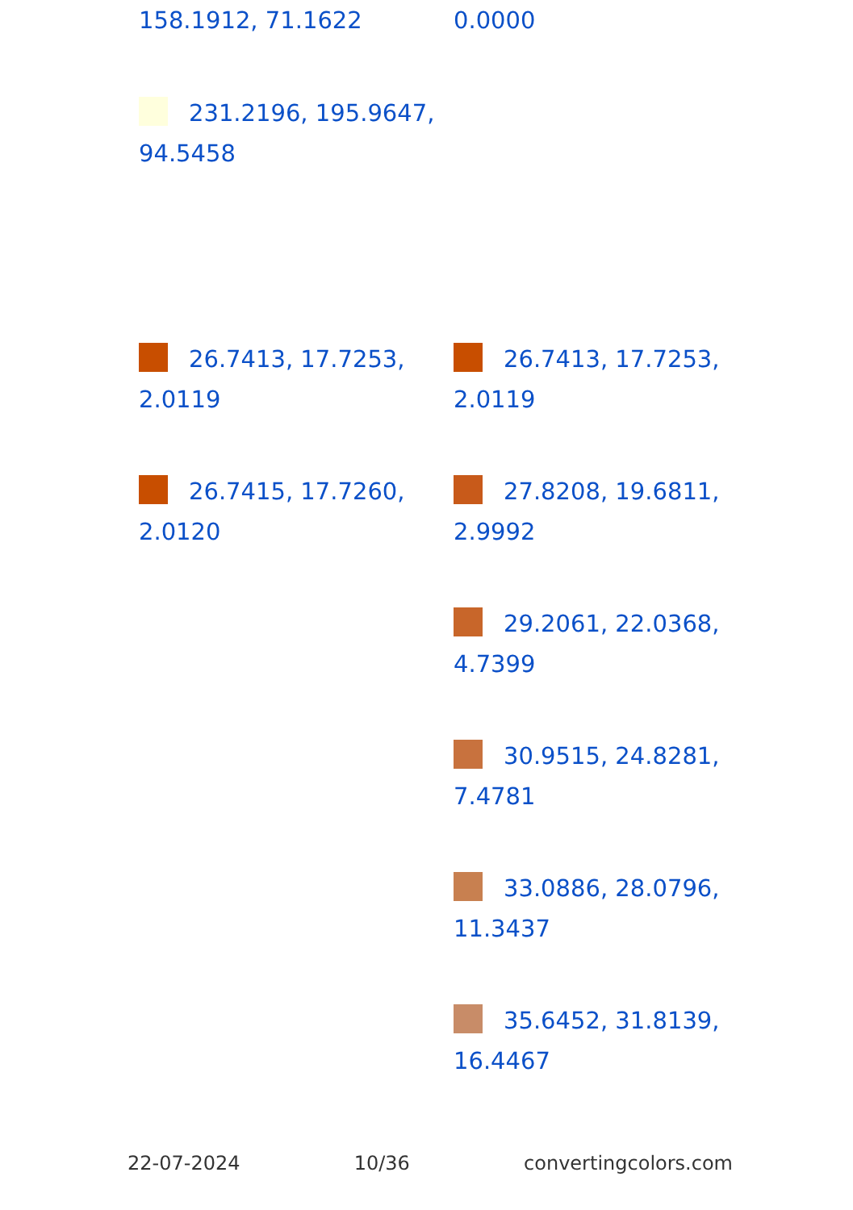158.1912, 71.1622 0.0000
231.2196, 195.9647, 94.5458
26.7413, 17.7253, 2.0119
26.7413, 17.7253, 2.0119
26.7415, 17.7260, 2.0120
27.8208, 19.6811, 2.9992
29.2061, 22.0368, 4.7399
30.9515, 24.8281, 7.4781
33.0886, 28.0796, 11.3437
35.6452, 31.8139, 16.4467
22-07-2024 10/36 convertingcolors.com